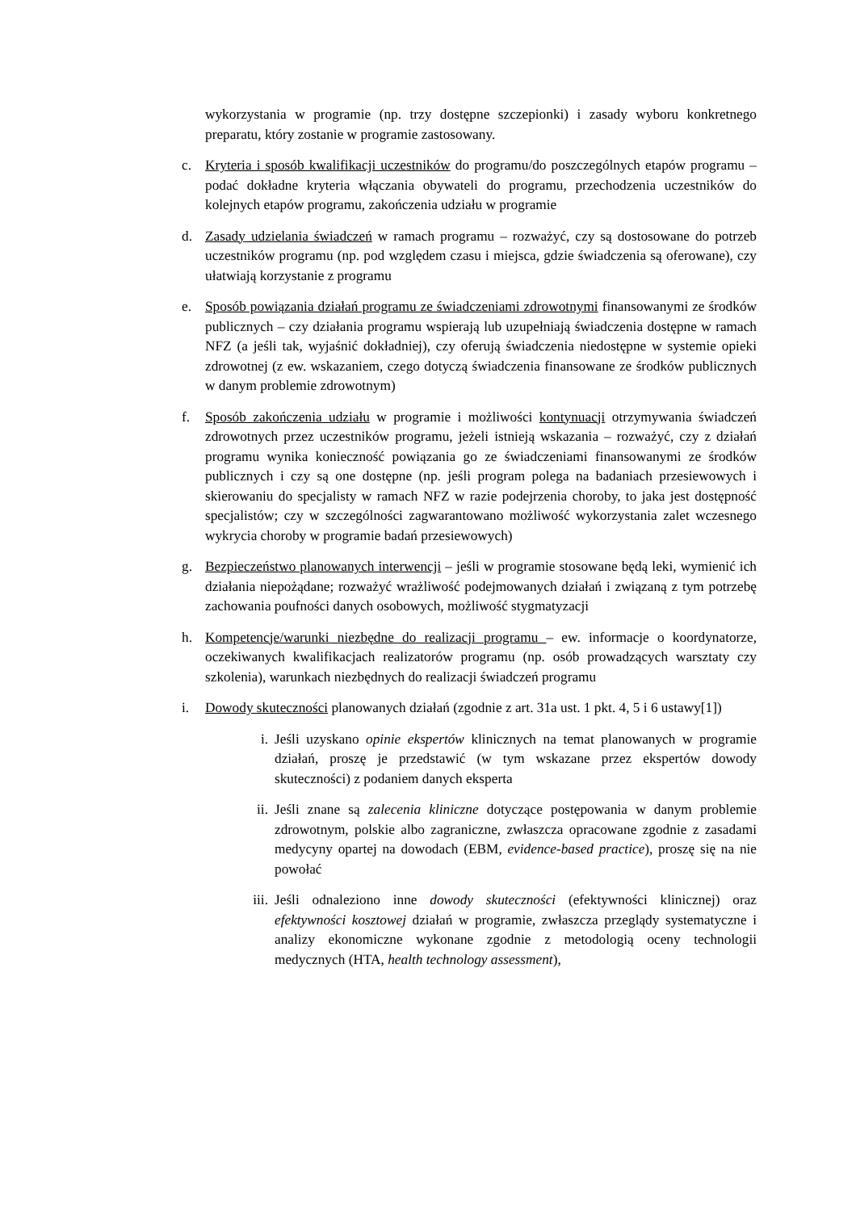wykorzystania w programie (np. trzy dostępne szczepionki) i zasady wyboru konkretnego preparatu, który zostanie w programie zastosowany.
c. Kryteria i sposób kwalifikacji uczestników do programu/do poszczególnych etapów programu – podać dokładne kryteria włączania obywateli do programu, przechodzenia uczestników do kolejnych etapów programu, zakończenia udziału w programie
d. Zasady udzielania świadczeń w ramach programu – rozważyć, czy są dostosowane do potrzeb uczestników programu (np. pod względem czasu i miejsca, gdzie świadczenia są oferowane), czy ułatwiają korzystanie z programu
e. Sposób powiązania działań programu ze świadczeniami zdrowotnymi finansowanymi ze środków publicznych – czy działania programu wspierają lub uzupełniają świadczenia dostępne w ramach NFZ (a jeśli tak, wyjaśnić dokładniej), czy oferują świadczenia niedostępne w systemie opieki zdrowotnej (z ew. wskazaniem, czego dotyczą świadczenia finansowane ze środków publicznych w danym problemie zdrowotnym)
f. Sposób zakończenia udziału w programie i możliwości kontynuacji otrzymywania świadczeń zdrowotnych przez uczestników programu, jeżeli istnieją wskazania – rozważyć, czy z działań programu wynika konieczność powiązania go ze świadczeniami finansowanymi ze środków publicznych i czy są one dostępne (np. jeśli program polega na badaniach przesiewowych i skierowaniu do specjalisty w ramach NFZ w razie podejrzenia choroby, to jaka jest dostępność specjalistów; czy w szczególności zagwarantowano możliwość wykorzystania zalet wczesnego wykrycia choroby w programie badań przesiewowych)
g. Bezpieczeństwo planowanych interwencji – jeśli w programie stosowane będą leki, wymienić ich działania niepożądane; rozważyć wrażliwość podejmowanych działań i związaną z tym potrzebę zachowania poufności danych osobowych, możliwość stygmatyzacji
h. Kompetencje/warunki niezbędne do realizacji programu – ew. informacje o koordynatorze, oczekiwanych kwalifikacjach realizatorów programu (np. osób prowadzących warsztaty czy szkolenia), warunkach niezbędnych do realizacji świadczeń programu
i. Dowody skuteczności planowanych działań (zgodnie z art. 31a ust. 1 pkt. 4, 5 i 6 ustawy[1])
i. Jeśli uzyskano opinie ekspertów klinicznych na temat planowanych w programie działań, proszę je przedstawić (w tym wskazane przez ekspertów dowody skuteczności) z podaniem danych eksperta
ii. Jeśli znane są zalecenia kliniczne dotyczące postępowania w danym problemie zdrowotnym, polskie albo zagraniczne, zwłaszcza opracowane zgodnie z zasadami medycyny opartej na dowodach (EBM, evidence-based practice), proszę się na nie powołać
iii. Jeśli odnaleziono inne dowody skuteczności (efektywności klinicznej) oraz efektywności kosztowej działań w programie, zwłaszcza przeglądy systematyczne i analizy ekonomiczne wykonane zgodnie z metodologią oceny technologii medycznych (HTA, health technology assessment),